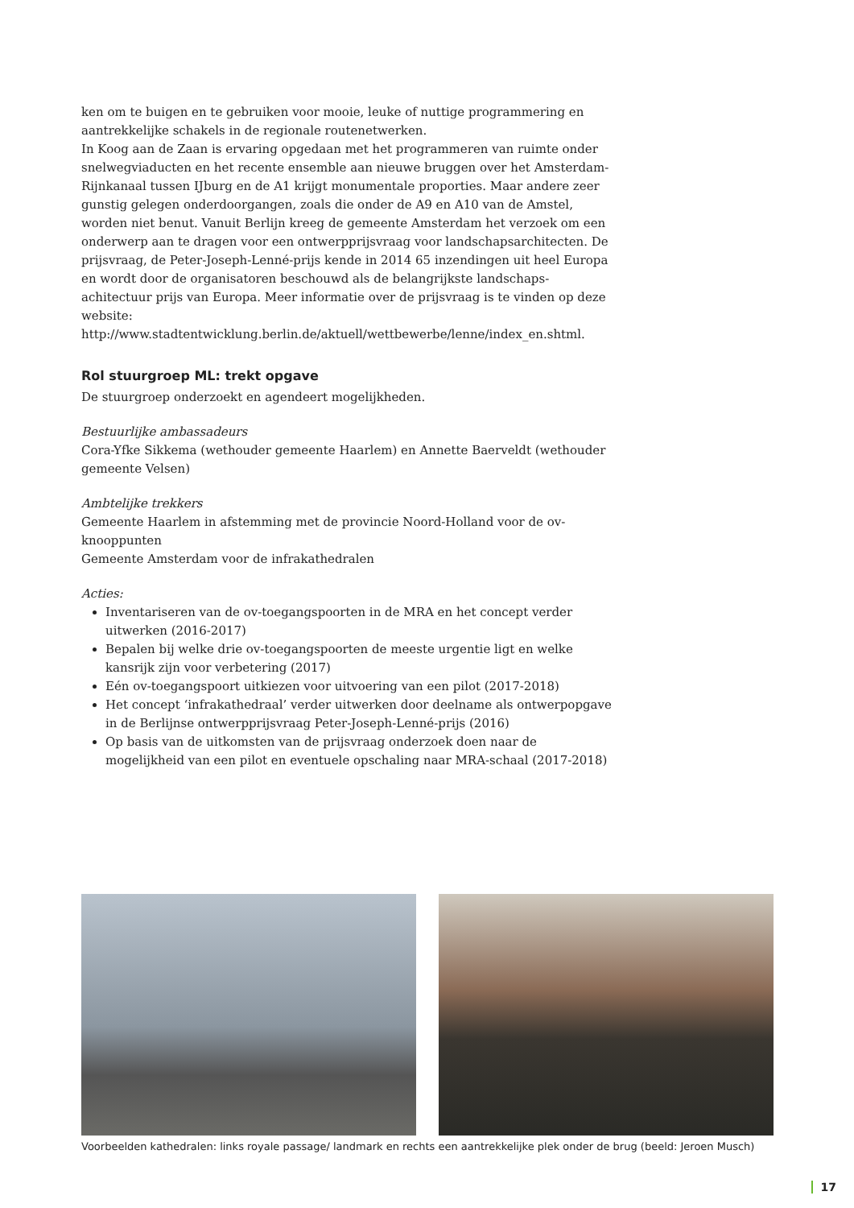ken om te buigen en te gebruiken voor mooie, leuke of nuttige programmering en aantrekkelijke schakels in de regionale routenetwerken.
In Koog aan de Zaan is ervaring opgedaan met het programmeren van ruimte onder snelwegviaducten en het recente ensemble aan nieuwe bruggen over het Amsterdam-Rijnkanaal tussen IJburg en de A1 krijgt monumentale proporties. Maar andere zeer gunstig gelegen onderdoorgangen, zoals die onder de A9 en A10 van de Amstel, worden niet benut. Vanuit Berlijn kreeg de gemeente Amsterdam het verzoek om een onderwerp aan te dragen voor een ontwerpprijsvraag voor landschapsarchitecten. De prijsvraag, de Peter-Joseph-Lenné-prijs kende in 2014 65 inzendingen uit heel Europa en wordt door de organisatoren beschouwd als de belangrijkste landschaps-achitectuur prijs van Europa. Meer informatie over de prijsvraag is te vinden op deze website: http://www.stadtentwicklung.berlin.de/aktuell/wettbewerbe/lenne/index_en.shtml.
Rol stuurgroep ML: trekt opgave
De stuurgroep onderzoekt en agendeert mogelijkheden.
Bestuurlijke ambassadeurs
Cora-Yfke Sikkema (wethouder gemeente Haarlem) en Annette Baerveldt (wethouder gemeente Velsen)
Ambtelijke trekkers
Gemeente Haarlem in afstemming met de provincie Noord-Holland voor de ov-knooppunten
Gemeente Amsterdam voor de infrakathedralen
Acties:
Inventariseren van de ov-toegangspoorten in de MRA en het concept verder uitwerken (2016-2017)
Bepalen bij welke drie ov-toegangspoorten de meeste urgentie ligt en welke kansrijk zijn voor verbetering (2017)
Eén ov-toegangspoort uitkiezen voor uitvoering van een pilot (2017-2018)
Het concept ‘infrakathedraal’ verder uitwerken door deelname als ontwerpopgave in de Berlijnse ontwerpprijsvraag Peter-Joseph-Lenné-prijs (2016)
Op basis van de uitkomsten van de prijsvraag onderzoek doen naar de mogelijkheid van een pilot en eventuele opschaling naar MRA-schaal (2017-2018)
Voorbeelden kathedralen: links royale passage/ landmark en rechts een aantrekkelijke plek onder de brug (beeld: Jeroen Musch)
17